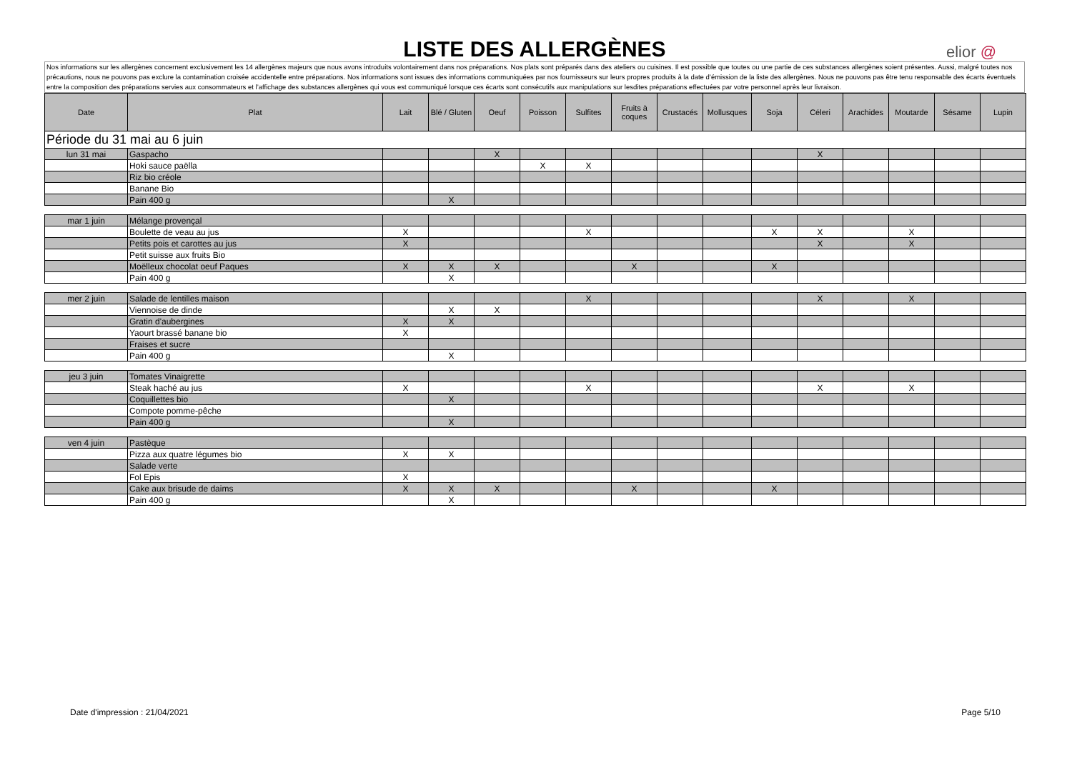LISTE DES ALLERGÈNES
elior @
Nos informations sur les allergènes concernent exclusivement les 14 allergènes majeurs que nous avons introduits volontairement dans nos préparations. Nos plats sont préparés dans des ateliers ou cuisines. Il est possible que toutes ou une partie de ces substances allergènes soient présentes. Aussi, malgré toutes nos précautions, nous ne pouvons pas exclure la contamination croisée accidentelle entre préparations. Nos informations sont issues des informations communiquées par nos fournisseurs sur leurs propres produits à la date d’émission de la liste des allergènes. Nous ne pouvons pas être tenu responsable des écarts éventuels entre la composition des préparations servies aux consommateurs et l’affichage des substances allergènes qui vous est communiqué lorsque ces écarts sont consécutifs aux manipulations sur lesdites préparations effectuées par votre personnel après leur livraison.
| Date | Plat | Lait | Blé / Gluten | Oeuf | Poisson | Sulfites | Fruits à coques | Crustacés | Mollusques | Soja | Céleri | Arachides | Moutarde | Sésame | Lupin |
| --- | --- | --- | --- | --- | --- | --- | --- | --- | --- | --- | --- | --- | --- | --- | --- |
| Période du 31 mai au 6 juin | | | | | | | | | | | | | | | |
| lun 31 mai | Gaspacho | | | X | | | | | | | X | | | | |
| | Hoki sauce paëlla | | | | X | X | | | | | | | | | |
| | Riz bio créole | | | | | | | | | | | | | | |
| | Banane Bio | | | | | | | | | | | | | | |
| | Pain 400 g | | X | | | | | | | | | | | | |
| mar 1 juin | Mélange provençal | | | | | | | | | | | | | | |
| | Boulette de veau au jus | X | | | | X | | | | X | X | | X | | |
| | Petits pois et carottes au jus | X | | | | | | | | | X | | X | | |
| | Petit suisse aux fruits Bio | | | | | | | | | | | | | | |
| | Moëlleux chocolat oeuf Paques | X | X | X | | | X | | | X | | | | | |
| | Pain 400 g | | X | | | | | | | | | | | | |
| mer 2 juin | Salade de lentilles maison | | | | | X | | | | | X | | X | | |
| | Viennoise de dinde | | X | X | | | | | | | | | | | |
| | Gratin d'aubergines | X | X | | | | | | | | | | | | |
| | Yaourt brassé banane bio | X | | | | | | | | | | | | | |
| | Fraises et sucre | | | | | | | | | | | | | | |
| | Pain 400 g | | X | | | | | | | | | | | | |
| jeu 3 juin | Tomates Vinaigrette | | | | | | | | | | | | | | |
| | Steak haché au jus | X | | | | X | | | | | X | | X | | |
| | Coquillettes bio | | X | | | | | | | | | | | | |
| | Compote pomme-pêche | | | | | | | | | | | | | | |
| | Pain 400 g | | X | | | | | | | | | | | | |
| ven 4 juin | Pastèque | | | | | | | | | | | | | | |
| | Pizza aux quatre légumes bio | X | X | | | | | | | | | | | | |
| | Salade verte | | | | | | | | | | | | | | |
| | Fol Epis | X | | | | | | | | | | | | | |
| | Cake aux brisude de daims | X | X | X | | | X | | | X | | | | | |
| | Pain 400 g | | X | | | | | | | | | | | | |
Date d'impression : 21/04/2021 Page 5/10